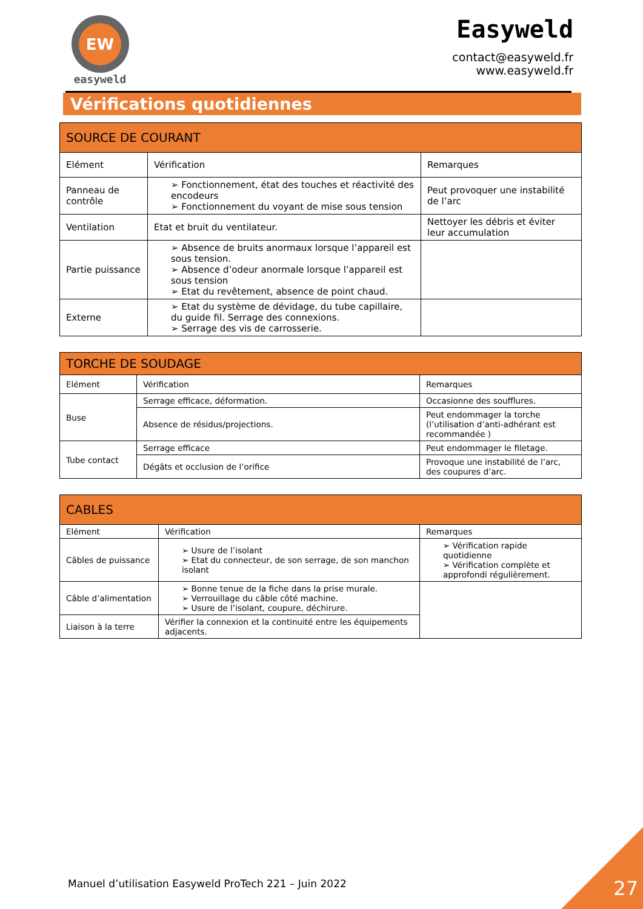EW
easyweld
Easyweld
contact@easyweld.fr
www.easyweld.fr
Vérifications quotidiennes
| SOURCE DE COURANT | | |
| --- | --- | --- |
| Elément | Vérification | Remarques |
| Panneau de contrôle | ➢ Fonctionnement, état des touches et réactivité des encodeurs ➢ Fonctionnement du voyant de mise sous tension | Peut provoquer une instabilité de l’arc |
| Ventilation | Etat et bruit du ventilateur. | Nettoyer les débris et éviter leur accumulation |
| Partie puissance | ➢ Absence de bruits anormaux lorsque l’appareil est sous tension. ➢ Absence d’odeur anormale lorsque l’appareil est sous tension ➢ Etat du revêtement, absence de point chaud. | |
| Externe | ➢ Etat du système de dévidage, du tube capillaire, du guide fil. Serrage des connexions. ➢ Serrage des vis de carrosserie. | |
| TORCHE DE SOUDAGE | | |
| --- | --- | --- |
| Elément | Vérification | Remarques |
| Buse | Serrage efficace, déformation. | Occasionne des soufflures. |
| | Absence de résidus/projections. | Peut endommager la torche (l’utilisation d’anti-adhérant est recommandée ) |
| Tube contact | Serrage efficace | Peut endommager le filetage. |
| | Dégâts et occlusion de l’orifice | Provoque une instabilité de l’arc, des coupures d’arc. |
| CABLES | | |
| --- | --- | --- |
| Elément | Vérification | Remarques |
| Câbles de puissance | ➢ Usure de l’isolant ➢ Etat du connecteur, de son serrage, de son manchon isolant | ➢ Vérification rapide quotidienne ➢ Vérification complète et approfondi régulièrement. |
| Câble d’alimentation | ➢ Bonne tenue de la fiche dans la prise murale. ➢ Verrouillage du câble côté machine. ➢ Usure de l’isolant, coupure, déchirure. | |
| Liaison à la terre | Vérifier la connexion et la continuité entre les équipements adjacents. | |
Manuel d’utilisation Easyweld ProTech 221 – Juin 2022
27